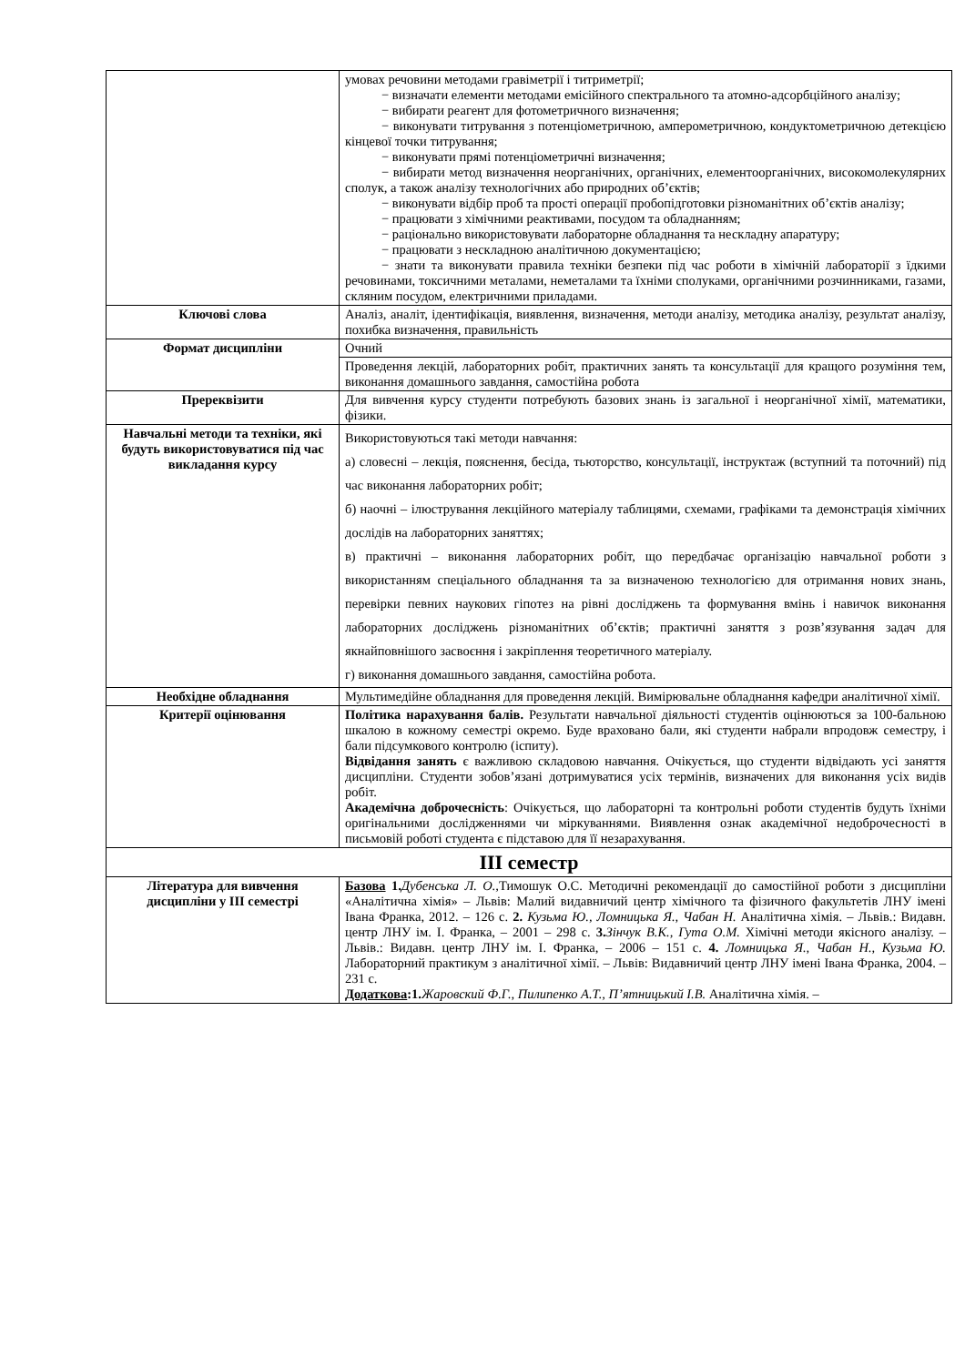| | умовах речовини методами гравіметрії і титриметрії; − визначати елементи методами емісійного спектрального та атомно-адсорбційного аналізу; − вибирати реагент для фотометричного визначення; − виконувати титрування з потенціометричною, амперометричною, кондуктометричною детекцією кінцевої точки титрування; − виконувати прямі потенціометричні визначення; − вибирати метод визначення неорганічних, органічних, елементоорганічних, високомолекулярних сполук, а також аналізу технологічних або природних об’єктів; − виконувати відбір проб та прості операції пробопідготовки різноманітних об’єктів аналізу; − працювати з хімічними реактивами, посудом та обладнанням; − раціонально використовувати лабораторне обладнання та нескладну апаратуру; − працювати з нескладною аналітичною документацією; − знати та виконувати правила техніки безпеки під час роботи в хімічній лабораторії з їдкими речовинами, токсичними металами, неметалами та їхніми сполуками, органічними розчинниками, газами, скляним посудом, електричними приладами. |
| Ключові слова | Аналіз, аналіт, ідентифікація, виявлення, визначення, методи аналізу, методика аналізу, результат аналізу, похибка визначення, правильність |
| Формат дисципліни | Очний |
| | Проведення лекцій, лабораторних робіт, практичних занять та консультації для кращого розуміння тем, виконання домашнього завдання, самостійна робота |
| Пререквізити | Для вивчення курсу студенти потребують базових знань із загальної і неорганічної хімії, математики, фізики. |
| Навчальні методи та техніки, які будуть використовуватися під час викладання курсу | Використовуються такі методи навчання: а) словесні – лекція, пояснення, бесіда, тьюторство, консультації, інструктаж (вступний та поточний) під час виконання лабораторних робіт; б) наочні – ілюстрування лекційного матеріалу таблицями, схемами, графіками та демонстрація хімічних дослідів на лабораторних заняттях; в) практичні – виконання лабораторних робіт, що передбачає організацію навчальної роботи з використанням спеціального обладнання та за визначеною технологією для отримання нових знань, перевірки певних наукових гіпотез на рівні досліджень та формування вмінь і навичок виконання лабораторних досліджень різноманітних об’єктів; практичні заняття з розв’язування задач для якнайповнішого засвоєння і закріплення теоретичного матеріалу. г) виконання домашнього завдання, самостійна робота. |
| Необхідне обладнання | Мультимедійне обладнання для проведення лекцій. Вимірювальне обладнання кафедри аналітичної хімії. |
| Критерії оцінювання | Політика нарахування балів. Результати навчальної діяльності студентів оцінюються за 100-бальною шкалою в кожному семестрі окремо. Буде враховано бали, які студенти набрали впродовж семестру, і бали підсумкового контролю (іспиту). Відвідання занять є важливою складовою навчання. Очікується, що студенти відвідають усі заняття дисципліни. Студенти зобов’язані дотримуватися усіх термінів, визначених для виконання усіх видів робіт. Академічна доброчесність : Очікується, що лабораторні та контрольні роботи студентів будуть їхніми оригінальними дослідженнями чи міркуваннями. Виявлення ознак академічної недоброчесності в письмовій роботі студента є підставою для її незарахування. |
| ІІІ семестр | |
| Література для вивчення дисципліни у ІІІ семестрі | Базова 1. Дубенська Л. О., Тимошук О.С. Методичні рекомендації до самостійної роботи з дисципліни «Аналітична хімія» – Львів: Малий видавничий центр хімічного та фізичного факультетів ЛНУ імені Івана Франка, 2012. – 126 с. 2. Кузьма Ю., Ломницька Я., Чабан Н. Аналітична хімія. – Львів.: Видавн. центр ЛНУ ім. І. Франка, – 2001 – 298 с. 3. Зінчук В.К., Гута О.М. Хімічні методи якісного аналізу. – Львів.: Видавн. центр ЛНУ ім. І. Франка, – 2006 – 151 с. 4. Ломницька Я., Чабан Н., Кузьма Ю. Лабораторний практикум з аналітичної хімії. – Львів: Видавничий центр ЛНУ імені Івана Франка, 2004. – 231 с. Додаткова :1. Жаровский Ф.Г., Пилипенко А.Т., П’ятницький І.В. Аналітична хімія. – |